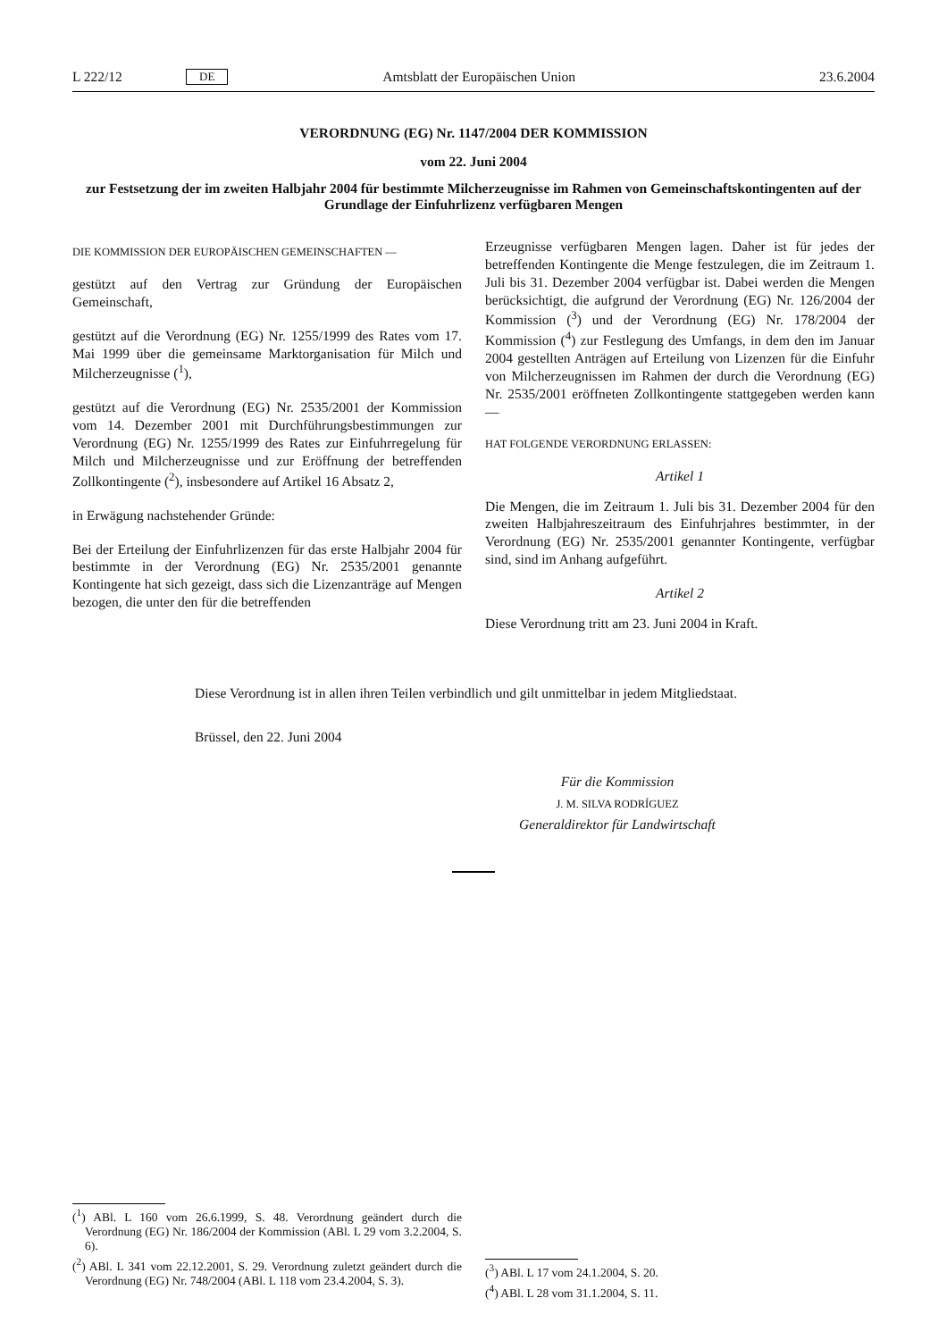L 222/12 DE Amtsblatt der Europäischen Union 23.6.2004
VERORDNUNG (EG) Nr. 1147/2004 DER KOMMISSION
vom 22. Juni 2004
zur Festsetzung der im zweiten Halbjahr 2004 für bestimmte Milcherzeugnisse im Rahmen von Gemeinschaftskontingenten auf der Grundlage der Einfuhrlizenz verfügbaren Mengen
DIE KOMMISSION DER EUROPÄISCHEN GEMEINSCHAFTEN —
gestützt auf den Vertrag zur Gründung der Europäischen Gemeinschaft,
gestützt auf die Verordnung (EG) Nr. 1255/1999 des Rates vom 17. Mai 1999 über die gemeinsame Marktorganisation für Milch und Milcherzeugnisse (<sup>1</sup>),
gestützt auf die Verordnung (EG) Nr. 2535/2001 der Kommission vom 14. Dezember 2001 mit Durchführungsbestimmungen zur Verordnung (EG) Nr. 1255/1999 des Rates zur Einfuhrregelung für Milch und Milcherzeugnisse und zur Eröffnung der betreffenden Zollkontingente (<sup>2</sup>), insbesondere auf Artikel 16 Absatz 2,
in Erwägung nachstehender Gründe:
Bei der Erteilung der Einfuhrlizenzen für das erste Halbjahr 2004 für bestimmte in der Verordnung (EG) Nr. 2535/2001 genannte Kontingente hat sich gezeigt, dass sich die Lizenzanträge auf Mengen bezogen, die unter den für die betreffenden
Erzeugnisse verfügbaren Mengen lagen. Daher ist für jedes der betreffenden Kontingente die Menge festzulegen, die im Zeitraum 1. Juli bis 31. Dezember 2004 verfügbar ist. Dabei werden die Mengen berücksichtigt, die aufgrund der Verordnung (EG) Nr. 126/2004 der Kommission (<sup>3</sup>) und der Verordnung (EG) Nr. 178/2004 der Kommission (<sup>4</sup>) zur Festlegung des Umfangs, in dem den im Januar 2004 gestellten Anträgen auf Erteilung von Lizenzen für die Einfuhr von Milcherzeugnissen im Rahmen der durch die Verordnung (EG) Nr. 2535/2001 eröffneten Zollkontingente stattgegeben werden kann —
HAT FOLGENDE VERORDNUNG ERLASSEN:
Artikel 1
Die Mengen, die im Zeitraum 1. Juli bis 31. Dezember 2004 für den zweiten Halbjahreszeitraum des Einfuhrjahres bestimmter, in der Verordnung (EG) Nr. 2535/2001 genannter Kontingente, verfügbar sind, sind im Anhang aufgeführt.
Artikel 2
Diese Verordnung tritt am 23. Juni 2004 in Kraft.
Diese Verordnung ist in allen ihren Teilen verbindlich und gilt unmittelbar in jedem Mitgliedstaat.
Brüssel, den 22. Juni 2004
Für die Kommission
J. M. SILVA RODRÍGUEZ
Generaldirektor für Landwirtschaft
(<sup>1</sup>) ABl. L 160 vom 26.6.1999, S. 48. Verordnung geändert durch die Verordnung (EG) Nr. 186/2004 der Kommission (ABl. L 29 vom 3.2.2004, S. 6).
(<sup>2</sup>) ABl. L 341 vom 22.12.2001, S. 29. Verordnung zuletzt geändert durch die Verordnung (EG) Nr. 748/2004 (ABl. L 118 vom 23.4.2004, S. 3).
(<sup>3</sup>) ABl. L 17 vom 24.1.2004, S. 20.
(<sup>4</sup>) ABl. L 28 vom 31.1.2004, S. 11.